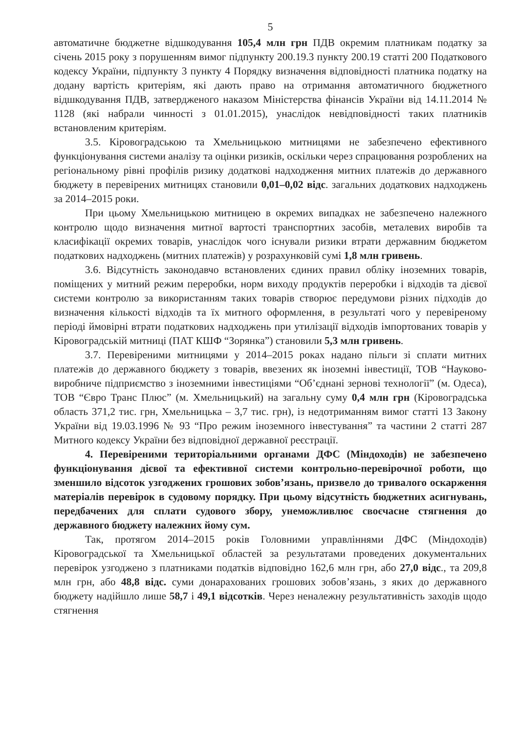5
автоматичне бюджетне відшкодування 105,4 млн грн ПДВ окремим платникам податку за січень 2015 року з порушенням вимог підпункту 200.19.3 пункту 200.19 статті 200 Податкового кодексу України, підпункту 3 пункту 4 Порядку визначення відповідності платника податку на додану вартість критеріям, які дають право на отримання автоматичного бюджетного відшкодування ПДВ, затвердженого наказом Міністерства фінансів України від 14.11.2014 № 1128 (які набрали чинності з 01.01.2015), унаслідок невідповідності таких платників встановленим критеріям.
3.5. Кіровоградською та Хмельницькою митницями не забезпечено ефективного функціонування системи аналізу та оцінки ризиків, оскільки через спрацювання розроблених на регіональному рівні профілів ризику додаткові надходження митних платежів до державного бюджету в перевірених митницях становили 0,01–0,02 відс. загальних додаткових надходжень за 2014–2015 роки.
При цьому Хмельницькою митницею в окремих випадках не забезпечено належного контролю щодо визначення митної вартості транспортних засобів, металевих виробів та класифікації окремих товарів, унаслідок чого існували ризики втрати державним бюджетом податкових надходжень (митних платежів) у розрахунковій сумі 1,8 млн гривень.
3.6. Відсутність законодавчо встановлених єдиних правил обліку іноземних товарів, поміщених у митний режим переробки, норм виходу продуктів переробки і відходів та дієвої системи контролю за використанням таких товарів створює передумови різних підходів до визначення кількості відходів та їх митного оформлення, в результаті чого у перевіреному періоді ймовірні втрати податкових надходжень при утилізації відходів імпортованих товарів у Кіровоградській митниці (ПАТ КШФ “Зорянка”) становили 5,3 млн гривень.
3.7. Перевіреними митницями у 2014–2015 роках надано пільги зі сплати митних платежів до державного бюджету з товарів, ввезених як іноземні інвестиції, ТОВ “Науково-виробниче підприємство з іноземними інвестиціями “Об’єднані зернові технології” (м. Одеса), ТОВ “Євро Транс Плюс” (м. Хмельницький) на загальну суму 0,4 млн грн (Кіровоградська область 371,2 тис. грн, Хмельницька – 3,7 тис. грн), із недотриманням вимог статті 13 Закону України від 19.03.1996 № 93 “Про режим іноземного інвестування” та частини 2 статті 287 Митного кодексу України без відповідної державної реєстрації.
4. Перевіреними територіальними органами ДФС (Міндоходів) не забезпечено функціонування дієвої та ефективної системи контрольно-перевірочної роботи, що зменшило відсоток узгоджених грошових зобов’язань, призвело до тривалого оскарження матеріалів перевірок в судовому порядку. При цьому відсутність бюджетних асигнувань, передбачених для сплати судового збору, унеможливлює своєчасне стягнення до державного бюджету належних йому сум.
Так, протягом 2014–2015 років Головними управліннями ДФС (Міндоходів) Кіровоградської та Хмельницької областей за результатами проведених документальних перевірок узгоджено з платниками податків відповідно 162,6 млн грн, або 27,0 відс., та 209,8 млн грн, або 48,8 відс. суми донарахованих грошових зобов’язань, з яких до державного бюджету надійшло лише 58,7 і 49,1 відсотків. Через неналежну результативність заходів щодо стягнення